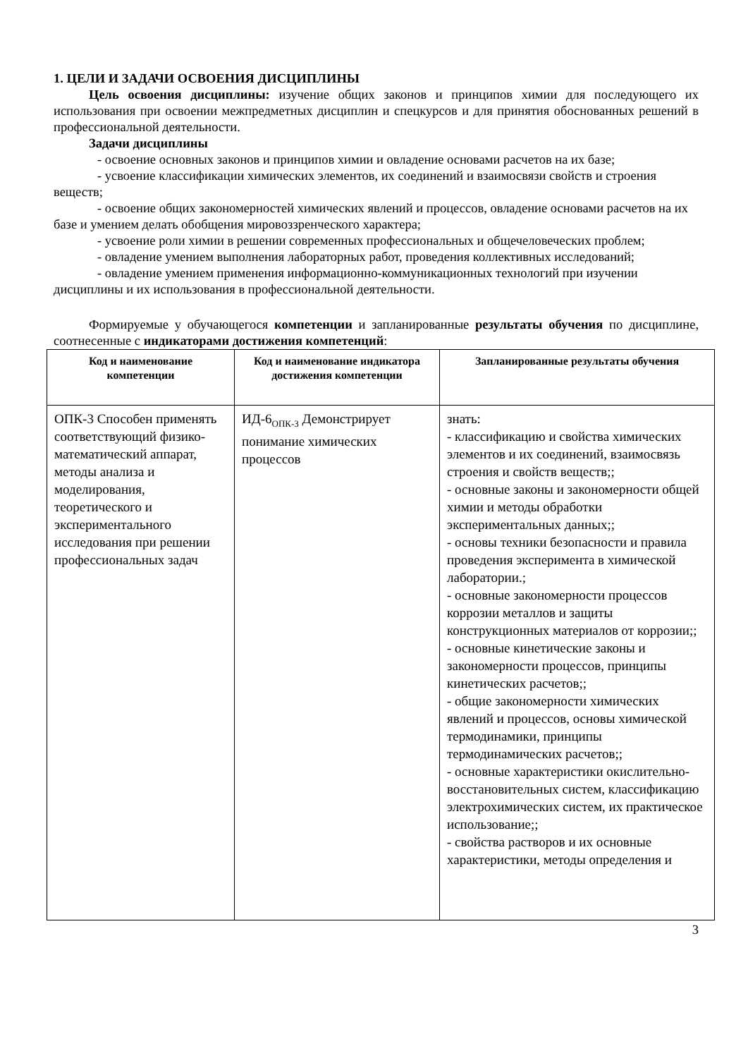1. ЦЕЛИ И ЗАДАЧИ ОСВОЕНИЯ ДИСЦИПЛИНЫ
Цель освоения дисциплины: изучение общих законов и принципов химии для последующего их использования при освоении межпредметных дисциплин и спецкурсов и для принятия обоснованных решений в профессиональной деятельности.
Задачи дисциплины
- освоение основных законов и принципов химии и овладение основами расчетов на их базе;
- усвоение классификации химических элементов, их соединений и взаимосвязи свойств и строения веществ;
- освоение общих закономерностей химических явлений и процессов, овладение основами расчетов на их базе и умением делать обобщения мировоззренческого характера;
- усвоение роли химии в решении современных профессиональных и общечеловеческих проблем;
- овладение умением выполнения лабораторных работ, проведения коллективных исследований;
- овладение умением применения информационно-коммуникационных технологий при изучении дисциплины и их использования в профессиональной деятельности.
Формируемые у обучающегося компетенции и запланированные результаты обучения по дисциплине, соотнесенные с индикаторами достижения компетенций:
| Код и наименование компетенции | Код и наименование индикатора достижения компетенции | Запланированные результаты обучения |
| --- | --- | --- |
| ОПК-3 Способен применять соответствующий физико-математический аппарат, методы анализа и моделирования, теоретического и экспериментального исследования при решении профессиональных задач | ИД-6<sub>ОПК-3</sub> Демонстрирует понимание химических процессов | знать: - классификацию и свойства химических элементов и их соединений, взаимосвязь строения и свойств веществ;; - основные законы и закономерности общей химии и методы обработки экспериментальных данных;; - основы техники безопасности и правила проведения эксперимента в химической лаборатории.; - основные закономерности процессов коррозии металлов и защиты конструкционных материалов от коррозии;; - основные кинетические законы и закономерности процессов, принципы кинетических расчетов;; - общие закономерности химических явлений и процессов, основы химической термодинамики, принципы термодинамических расчетов;; - основные характеристики окислительно-восстановительных систем, классификацию электрохимических систем, их практическое использование;; - свойства растворов и их основные характеристики, методы определения и |
3